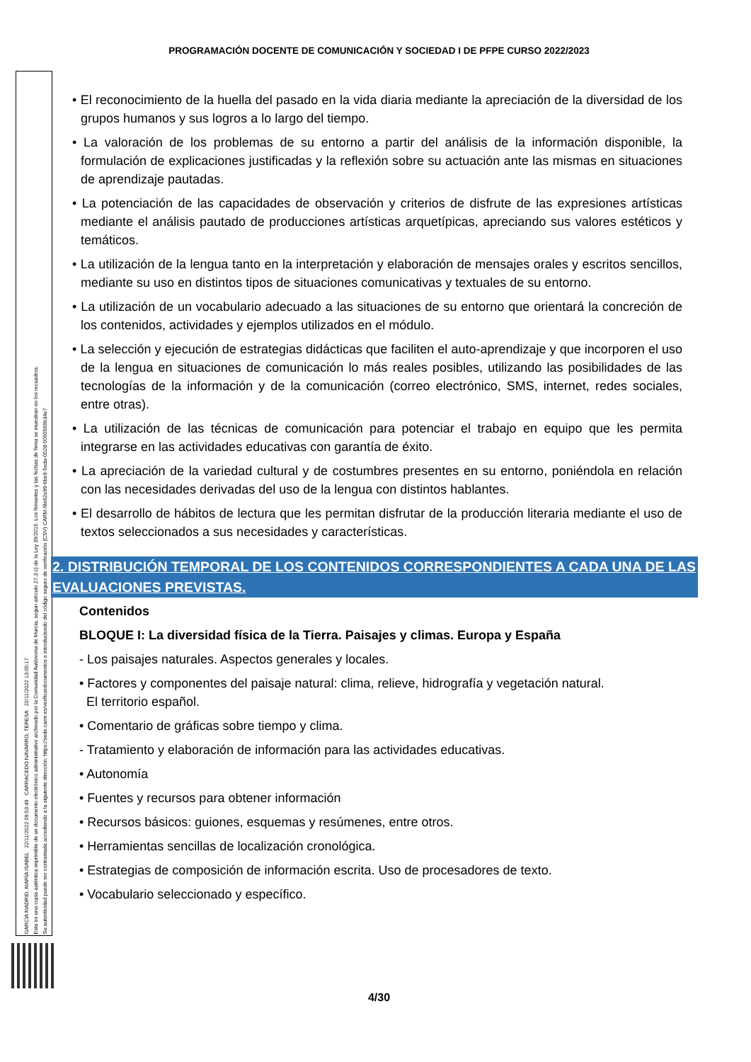PROGRAMACIÓN DOCENTE DE COMUNICACIÓN Y SOCIEDAD I DE PFPE CURSO 2022/2023
GARCÍA MADRID, MARÍA ISABEL 22/11/2022 09:53:49 CARRACEDO NAVARRO, TERESA 22/11/2022 13:05:17
Esta es una copia auténtica imprimible de un documento electrónico administrativo archivado por la Comunidad Autónoma de Murcia, según artículo 27.3.c) de la Ley 39/2015. Los firmantes y las fechas de firma se muestran en los recuadros.
Su autenticidad puede ser contrastada accediendo a la siguiente dirección: https://sede.carm.es/verificardocumentos e introduciendo del código seguro de verificación (CSV) CARM-f8e62e99-6be9-5eda-0028-0050569b34e7
• El reconocimiento de la huella del pasado en la vida diaria mediante la apreciación de la diversidad de los grupos humanos y sus logros a lo largo del tiempo.
• La valoración de los problemas de su entorno a partir del análisis de la información disponible, la formulación de explicaciones justificadas y la reflexión sobre su actuación ante las mismas en situaciones de aprendizaje pautadas.
• La potenciación de las capacidades de observación y criterios de disfrute de las expresiones artísticas mediante el análisis pautado de producciones artísticas arquetípicas, apreciando sus valores estéticos y temáticos.
• La utilización de la lengua tanto en la interpretación y elaboración de mensajes orales y escritos sencillos, mediante su uso en distintos tipos de situaciones comunicativas y textuales de su entorno.
• La utilización de un vocabulario adecuado a las situaciones de su entorno que orientará la concreción de los contenidos, actividades y ejemplos utilizados en el módulo.
• La selección y ejecución de estrategias didácticas que faciliten el auto-aprendizaje y que incorporen el uso de la lengua en situaciones de comunicación lo más reales posibles, utilizando las posibilidades de las tecnologías de la información y de la comunicación (correo electrónico, SMS, internet, redes sociales, entre otras).
• La utilización de las técnicas de comunicación para potenciar el trabajo en equipo que les permita integrarse en las actividades educativas con garantía de éxito.
• La apreciación de la variedad cultural y de costumbres presentes en su entorno, poniéndola en relación con las necesidades derivadas del uso de la lengua con distintos hablantes.
• El desarrollo de hábitos de lectura que les permitan disfrutar de la producción literaria mediante el uso de textos seleccionados a sus necesidades y características.
2. DISTRIBUCIÓN TEMPORAL DE LOS CONTENIDOS CORRESPONDIENTES A CADA UNA DE LAS EVALUACIONES PREVISTAS.
Contenidos
BLOQUE I: La diversidad física de la Tierra. Paisajes y climas. Europa y España
- Los paisajes naturales. Aspectos generales y locales.
• Factores y componentes del paisaje natural: clima, relieve, hidrografía y vegetación natural.
El territorio español.
• Comentario de gráficas sobre tiempo y clima.
- Tratamiento y elaboración de información para las actividades educativas.
• Autonomía
• Fuentes y recursos para obtener información
• Recursos básicos: guiones, esquemas y resúmenes, entre otros.
• Herramientas sencillas de localización cronológica.
• Estrategias de composición de información escrita. Uso de procesadores de texto.
• Vocabulario seleccionado y específico.
4/30